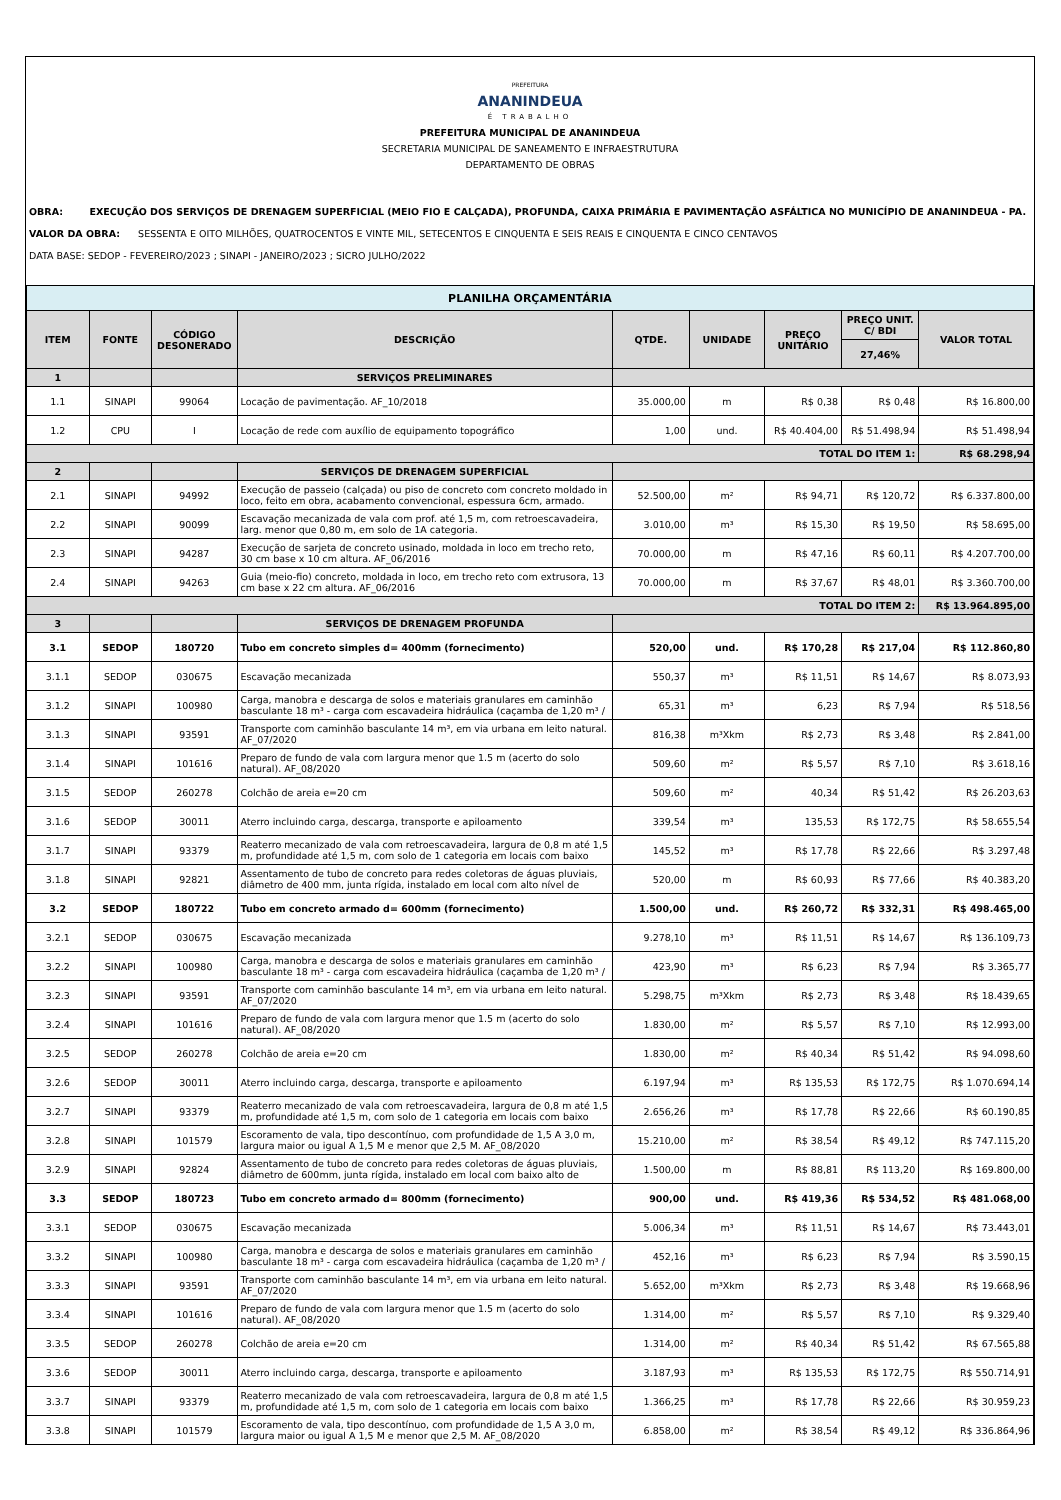PREFEITURA
ANANINDEUA
É TRABALHO
PREFEITURA MUNICIPAL DE ANANINDEUA
SECRETARIA MUNICIPAL DE SANEAMENTO E INFRAESTRUTURA
DEPARTAMENTO DE OBRAS
OBRA: EXECUÇÃO DOS SERVIÇOS DE DRENAGEM SUPERFICIAL (MEIO FIO E CALÇADA), PROFUNDA, CAIXA PRIMÁRIA E PAVIMENTAÇÃO ASFÁLTICA NO MUNICÍPIO DE ANANINDEUA - PA.
VALOR DA OBRA: SESSENTA E OITO MILHÕES, QUATROCENTOS E VINTE MIL, SETECENTOS E CINQUENTA E SEIS REAIS E CINQUENTA E CINCO CENTAVOS
DATA BASE: SEDOP - FEVEREIRO/2023 ; SINAPI - JANEIRO/2023 ; SICRO JULHO/2022
| PLANILHA ORÇAMENTÁRIA | | | | | | | | |
| ITEM | FONTE | CÓDIGO DESONERADO | DESCRIÇÃO | QTDE. | UNIDADE | PREÇO UNITÁRIO | PREÇO UNIT. C/ BDI | VALOR TOTAL |
| | | | | | | | 27,46% | |
| 1 | | | SERVIÇOS PRELIMINARES | | | | | |
| 1.1 | SINAPI | 99064 | Locação de pavimentação. AF_10/2018 | 35.000,00 | m | R$ 0,38 | R$ 0,48 | R$ 16.800,00 |
| 1.2 | CPU | I | Locação de rede com auxílio de equipamento topográfico | 1,00 | und. | R$ 40.404,00 | R$ 51.498,94 | R$ 51.498,94 |
| TOTAL DO ITEM 1: | | | | | | | | R$ 68.298,94 |
| 2 | | | SERVIÇOS DE DRENAGEM SUPERFICIAL | | | | | |
| 2.1 | SINAPI | 94992 | Execução de passeio (calçada) ou piso de concreto com concreto moldado in loco, feito em obra, acabamento convencional, espessura 6cm, armado. | 52.500,00 | m² | R$ 94,71 | R$ 120,72 | R$ 6.337.800,00 |
| 2.2 | SINAPI | 90099 | Escavação mecanizada de vala com prof. até 1,5 m, com retroescavadeira, larg. menor que 0,80 m, em solo de 1A categoria. | 3.010,00 | m³ | R$ 15,30 | R$ 19,50 | R$ 58.695,00 |
| 2.3 | SINAPI | 94287 | Execução de sarjeta de concreto usinado, moldada in loco em trecho reto, 30 cm base x 10 cm altura. AF_06/2016 | 70.000,00 | m | R$ 47,16 | R$ 60,11 | R$ 4.207.700,00 |
| 2.4 | SINAPI | 94263 | Guia (meio-fio) concreto, moldada in loco, em trecho reto com extrusora, 13 cm base x 22 cm altura. AF_06/2016 | 70.000,00 | m | R$ 37,67 | R$ 48,01 | R$ 3.360.700,00 |
| TOTAL DO ITEM 2: | | | | | | | | R$ 13.964.895,00 |
| 3 | | | SERVIÇOS DE DRENAGEM PROFUNDA | | | | | |
| 3.1 | SEDOP | 180720 | Tubo em concreto simples d= 400mm (fornecimento) | 520,00 | und. | R$ 170,28 | R$ 217,04 | R$ 112.860,80 |
| 3.1.1 | SEDOP | 030675 | Escavação mecanizada | 550,37 | m³ | R$ 11,51 | R$ 14,67 | R$ 8.073,93 |
| 3.1.2 | SINAPI | 100980 | Carga, manobra e descarga de solos e materiais granulares em caminhão basculante 18 m³ - carga com escavadeira hidráulica (caçamba de 1,20 m³ / | 65,31 | m³ | 6,23 | R$ 7,94 | R$ 518,56 |
| 3.1.3 | SINAPI | 93591 | Transporte com caminhão basculante 14 m³, em via urbana em leito natural. AF_07/2020 | 816,38 | m³Xkm | R$ 2,73 | R$ 3,48 | R$ 2.841,00 |
| 3.1.4 | SINAPI | 101616 | Preparo de fundo de vala com largura menor que 1.5 m (acerto do solo natural). AF_08/2020 | 509,60 | m² | R$ 5,57 | R$ 7,10 | R$ 3.618,16 |
| 3.1.5 | SEDOP | 260278 | Colchão de areia e=20 cm | 509,60 | m² | 40,34 | R$ 51,42 | R$ 26.203,63 |
| 3.1.6 | SEDOP | 30011 | Aterro incluindo carga, descarga, transporte e apiloamento | 339,54 | m³ | 135,53 | R$ 172,75 | R$ 58.655,54 |
| 3.1.7 | SINAPI | 93379 | Reaterro mecanizado de vala com retroescavadeira, largura de 0,8 m até 1,5 m, profundidade até 1,5 m, com solo de 1 categoria em locais com baixo | 145,52 | m³ | R$ 17,78 | R$ 22,66 | R$ 3.297,48 |
| 3.1.8 | SINAPI | 92821 | Assentamento de tubo de concreto para redes coletoras de águas pluviais, diâmetro de 400 mm, junta rígida, instalado em local com alto nível de | 520,00 | m | R$ 60,93 | R$ 77,66 | R$ 40.383,20 |
| 3.2 | SEDOP | 180722 | Tubo em concreto armado d= 600mm (fornecimento) | 1.500,00 | und. | R$ 260,72 | R$ 332,31 | R$ 498.465,00 |
| 3.2.1 | SEDOP | 030675 | Escavação mecanizada | 9.278,10 | m³ | R$ 11,51 | R$ 14,67 | R$ 136.109,73 |
| 3.2.2 | SINAPI | 100980 | Carga, manobra e descarga de solos e materiais granulares em caminhão basculante 18 m³ - carga com escavadeira hidráulica (caçamba de 1,20 m³ / | 423,90 | m³ | R$ 6,23 | R$ 7,94 | R$ 3.365,77 |
| 3.2.3 | SINAPI | 93591 | Transporte com caminhão basculante 14 m³, em via urbana em leito natural. AF_07/2020 | 5.298,75 | m³Xkm | R$ 2,73 | R$ 3,48 | R$ 18.439,65 |
| 3.2.4 | SINAPI | 101616 | Preparo de fundo de vala com largura menor que 1.5 m (acerto do solo natural). AF_08/2020 | 1.830,00 | m² | R$ 5,57 | R$ 7,10 | R$ 12.993,00 |
| 3.2.5 | SEDOP | 260278 | Colchão de areia e=20 cm | 1.830,00 | m² | R$ 40,34 | R$ 51,42 | R$ 94.098,60 |
| 3.2.6 | SEDOP | 30011 | Aterro incluindo carga, descarga, transporte e apiloamento | 6.197,94 | m³ | R$ 135,53 | R$ 172,75 | R$ 1.070.694,14 |
| 3.2.7 | SINAPI | 93379 | Reaterro mecanizado de vala com retroescavadeira, largura de 0,8 m até 1,5 m, profundidade até 1,5 m, com solo de 1 categoria em locais com baixo | 2.656,26 | m³ | R$ 17,78 | R$ 22,66 | R$ 60.190,85 |
| 3.2.8 | SINAPI | 101579 | Escoramento de vala, tipo descontínuo, com profundidade de 1,5 A 3,0 m, largura maior ou igual A 1,5 M e menor que 2,5 M. AF_08/2020 | 15.210,00 | m² | R$ 38,54 | R$ 49,12 | R$ 747.115,20 |
| 3.2.9 | SINAPI | 92824 | Assentamento de tubo de concreto para redes coletoras de águas pluviais, diâmetro de 600mm, junta rígida, instalado em local com baixo alto de | 1.500,00 | m | R$ 88,81 | R$ 113,20 | R$ 169.800,00 |
| 3.3 | SEDOP | 180723 | Tubo em concreto armado d= 800mm (fornecimento) | 900,00 | und. | R$ 419,36 | R$ 534,52 | R$ 481.068,00 |
| 3.3.1 | SEDOP | 030675 | Escavação mecanizada | 5.006,34 | m³ | R$ 11,51 | R$ 14,67 | R$ 73.443,01 |
| 3.3.2 | SINAPI | 100980 | Carga, manobra e descarga de solos e materiais granulares em caminhão basculante 18 m³ - carga com escavadeira hidráulica (caçamba de 1,20 m³ / | 452,16 | m³ | R$ 6,23 | R$ 7,94 | R$ 3.590,15 |
| 3.3.3 | SINAPI | 93591 | Transporte com caminhão basculante 14 m³, em via urbana em leito natural. AF_07/2020 | 5.652,00 | m³Xkm | R$ 2,73 | R$ 3,48 | R$ 19.668,96 |
| 3.3.4 | SINAPI | 101616 | Preparo de fundo de vala com largura menor que 1.5 m (acerto do solo natural). AF_08/2020 | 1.314,00 | m² | R$ 5,57 | R$ 7,10 | R$ 9.329,40 |
| 3.3.5 | SEDOP | 260278 | Colchão de areia e=20 cm | 1.314,00 | m² | R$ 40,34 | R$ 51,42 | R$ 67.565,88 |
| 3.3.6 | SEDOP | 30011 | Aterro incluindo carga, descarga, transporte e apiloamento | 3.187,93 | m³ | R$ 135,53 | R$ 172,75 | R$ 550.714,91 |
| 3.3.7 | SINAPI | 93379 | Reaterro mecanizado de vala com retroescavadeira, largura de 0,8 m até 1,5 m, profundidade até 1,5 m, com solo de 1 categoria em locais com baixo | 1.366,25 | m³ | R$ 17,78 | R$ 22,66 | R$ 30.959,23 |
| 3.3.8 | SINAPI | 101579 | Escoramento de vala, tipo descontínuo, com profundidade de 1,5 A 3,0 m, largura maior ou igual A 1,5 M e menor que 2,5 M. AF_08/2020 | 6.858,00 | m² | R$ 38,54 | R$ 49,12 | R$ 336.864,96 |